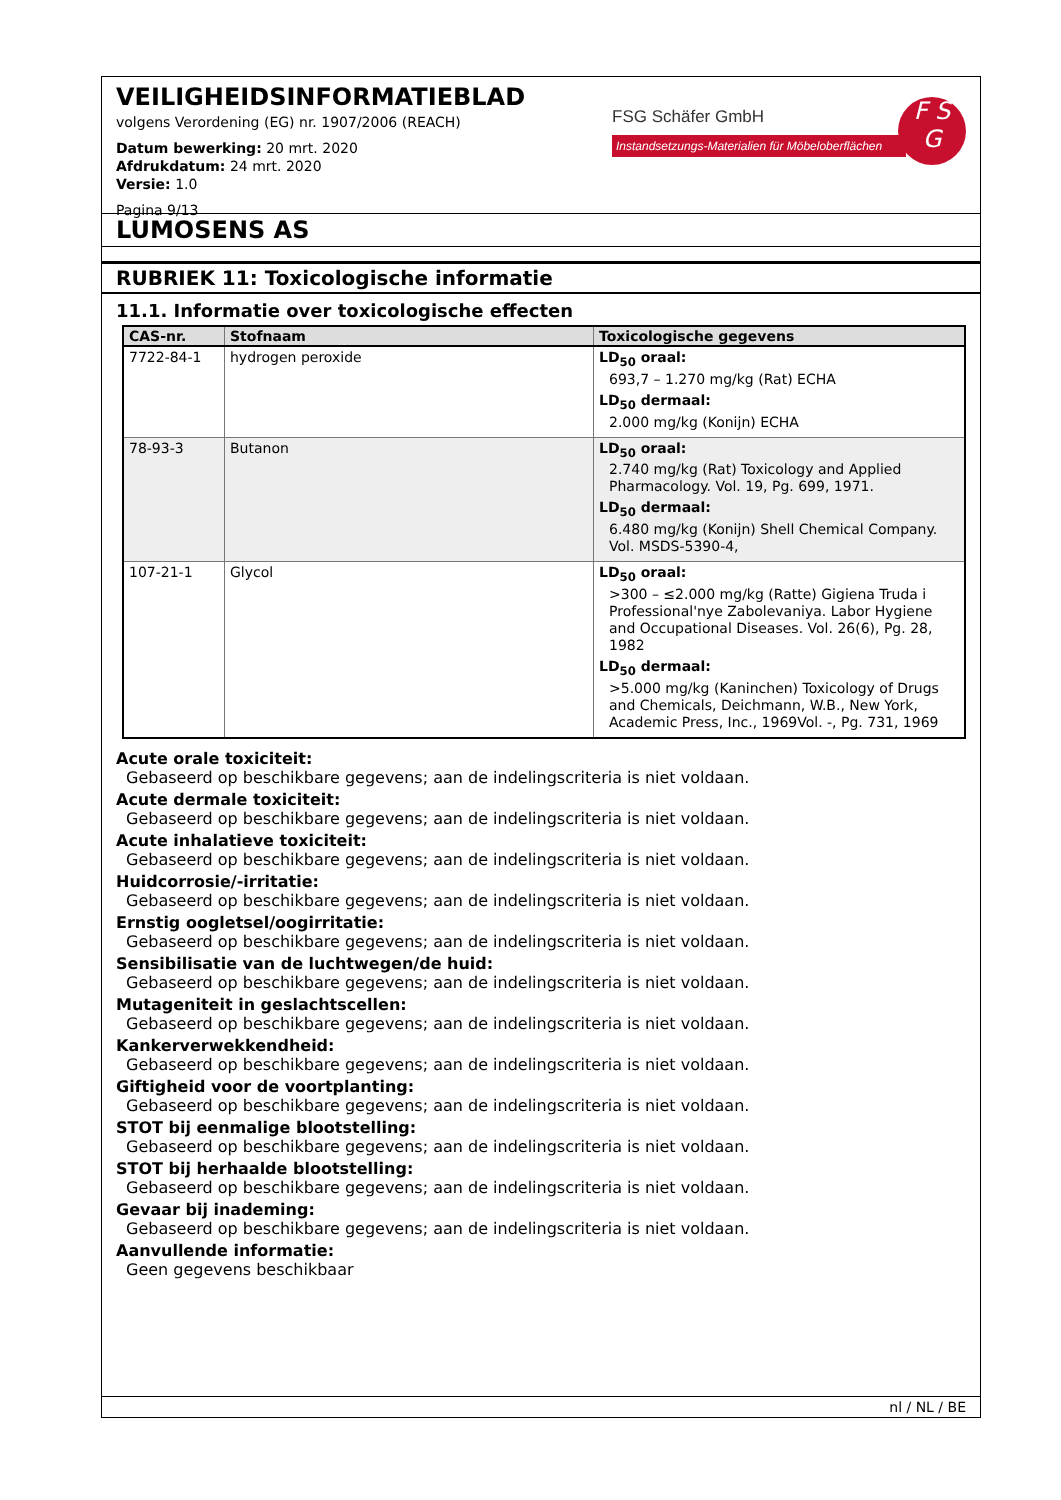VEILIGHEIDSINFORMATIEBLAD
volgens Verordening (EG) nr. 1907/2006 (REACH)
Datum bewerking: 20 mrt. 2020
Afdrukdatum: 24 mrt. 2020
Versie: 1.0
Pagina 9/13
FSG Schäfer GmbH
Instandsetzungs-Materialien für Möbeloberflächen
F S
G
LUMOSENS AS
RUBRIEK 11: Toxicologische informatie
11.1. Informatie over toxicologische effecten
| CAS-nr. | Stofnaam | Toxicologische gegevens |
| --- | --- | --- |
| 7722-84-1 | hydrogen peroxide | LD<sub>50</sub> oraal: 693,7 – 1.270 mg/kg (Rat) ECHA LD<sub>50</sub> dermaal: 2.000 mg/kg (Konijn) ECHA |
| 78-93-3 | Butanon | LD<sub>50</sub> oraal: 2.740 mg/kg (Rat) Toxicology and Applied Pharmacology. Vol. 19, Pg. 699, 1971. LD<sub>50</sub> dermaal: 6.480 mg/kg (Konijn) Shell Chemical Company. Vol. MSDS-5390-4, |
| 107-21-1 | Glycol | LD<sub>50</sub> oraal: >300 – ≤2.000 mg/kg (Ratte) Gigiena Truda i Professional'nye Zabolevaniya. Labor Hygiene and Occupational Diseases. Vol. 26(6), Pg. 28, 1982 LD<sub>50</sub> dermaal: >5.000 mg/kg (Kaninchen) Toxicology of Drugs and Chemicals, Deichmann, W.B., New York, Academic Press, Inc., 1969Vol. -, Pg. 731, 1969 |
Acute orale toxiciteit:
Gebaseerd op beschikbare gegevens; aan de indelingscriteria is niet voldaan.
Acute dermale toxiciteit:
Gebaseerd op beschikbare gegevens; aan de indelingscriteria is niet voldaan.
Acute inhalatieve toxiciteit:
Gebaseerd op beschikbare gegevens; aan de indelingscriteria is niet voldaan.
Huidcorrosie/-irritatie:
Gebaseerd op beschikbare gegevens; aan de indelingscriteria is niet voldaan.
Ernstig oogletsel/oogirritatie:
Gebaseerd op beschikbare gegevens; aan de indelingscriteria is niet voldaan.
Sensibilisatie van de luchtwegen/de huid:
Gebaseerd op beschikbare gegevens; aan de indelingscriteria is niet voldaan.
Mutageniteit in geslachtscellen:
Gebaseerd op beschikbare gegevens; aan de indelingscriteria is niet voldaan.
Kankerverwekkendheid:
Gebaseerd op beschikbare gegevens; aan de indelingscriteria is niet voldaan.
Giftigheid voor de voortplanting:
Gebaseerd op beschikbare gegevens; aan de indelingscriteria is niet voldaan.
STOT bij eenmalige blootstelling:
Gebaseerd op beschikbare gegevens; aan de indelingscriteria is niet voldaan.
STOT bij herhaalde blootstelling:
Gebaseerd op beschikbare gegevens; aan de indelingscriteria is niet voldaan.
Gevaar bij inademing:
Gebaseerd op beschikbare gegevens; aan de indelingscriteria is niet voldaan.
Aanvullende informatie:
Geen gegevens beschikbaar
nl / NL / BE